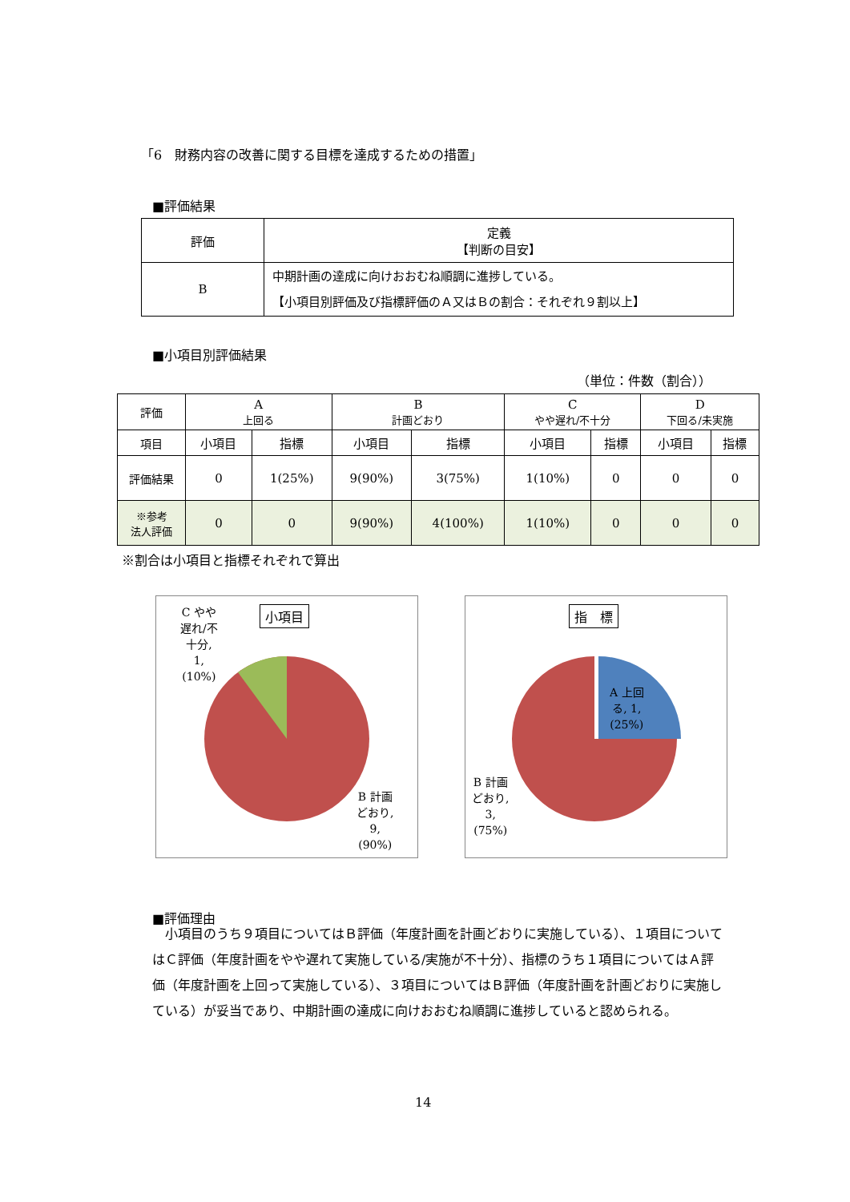「6　財務内容の改善に関する目標を達成するための措置」
■評価結果
| 評価 | 定義 【判断の目安】 |
| --- | --- |
| B | 中期計画の達成に向けおおむね順調に進捗している。 【小項目別評価及び指標評価のＡ又はＢの割合：それぞれ９割以上】 |
■小項目別評価結果
（単位：件数（割合））
| 評価 | A 上回る | | B 計画どおり | | C やや遅れ/不十分 | | D 下回る/未実施 | |
| --- | --- | --- | --- | --- | --- | --- | --- | --- |
| 項目 | 小項目 | 指標 | 小項目 | 指標 | 小項目 | 指標 | 小項目 | 指標 |
| 評価結果 | 0 | 1(25%) | 9(90%) | 3(75%) | 1(10%) | 0 | 0 | 0 |
| ※参考 法人評価 | 0 | 0 | 9(90%) | 4(100%) | 1(10%) | 0 | 0 | 0 |
※割合は小項目と指標それぞれで算出
小項目
C やや
遅れ/不
十分,
1,
(10%)
B 計画
どおり,
9,
(90%)
指　標
A 上回
る, 1,
(25%)
B 計画
どおり,
3,
(75%)
■評価理由
　小項目のうち９項目についてはＢ評価（年度計画を計画どおりに実施している）、１項目についてはＣ評価（年度計画をやや遅れて実施している/実施が不十分）、指標のうち１項目についてはＡ評価（年度計画を上回って実施している）、３項目についてはＢ評価（年度計画を計画どおりに実施している）が妥当であり、中期計画の達成に向けおおむね順調に進捗していると認められる。
14